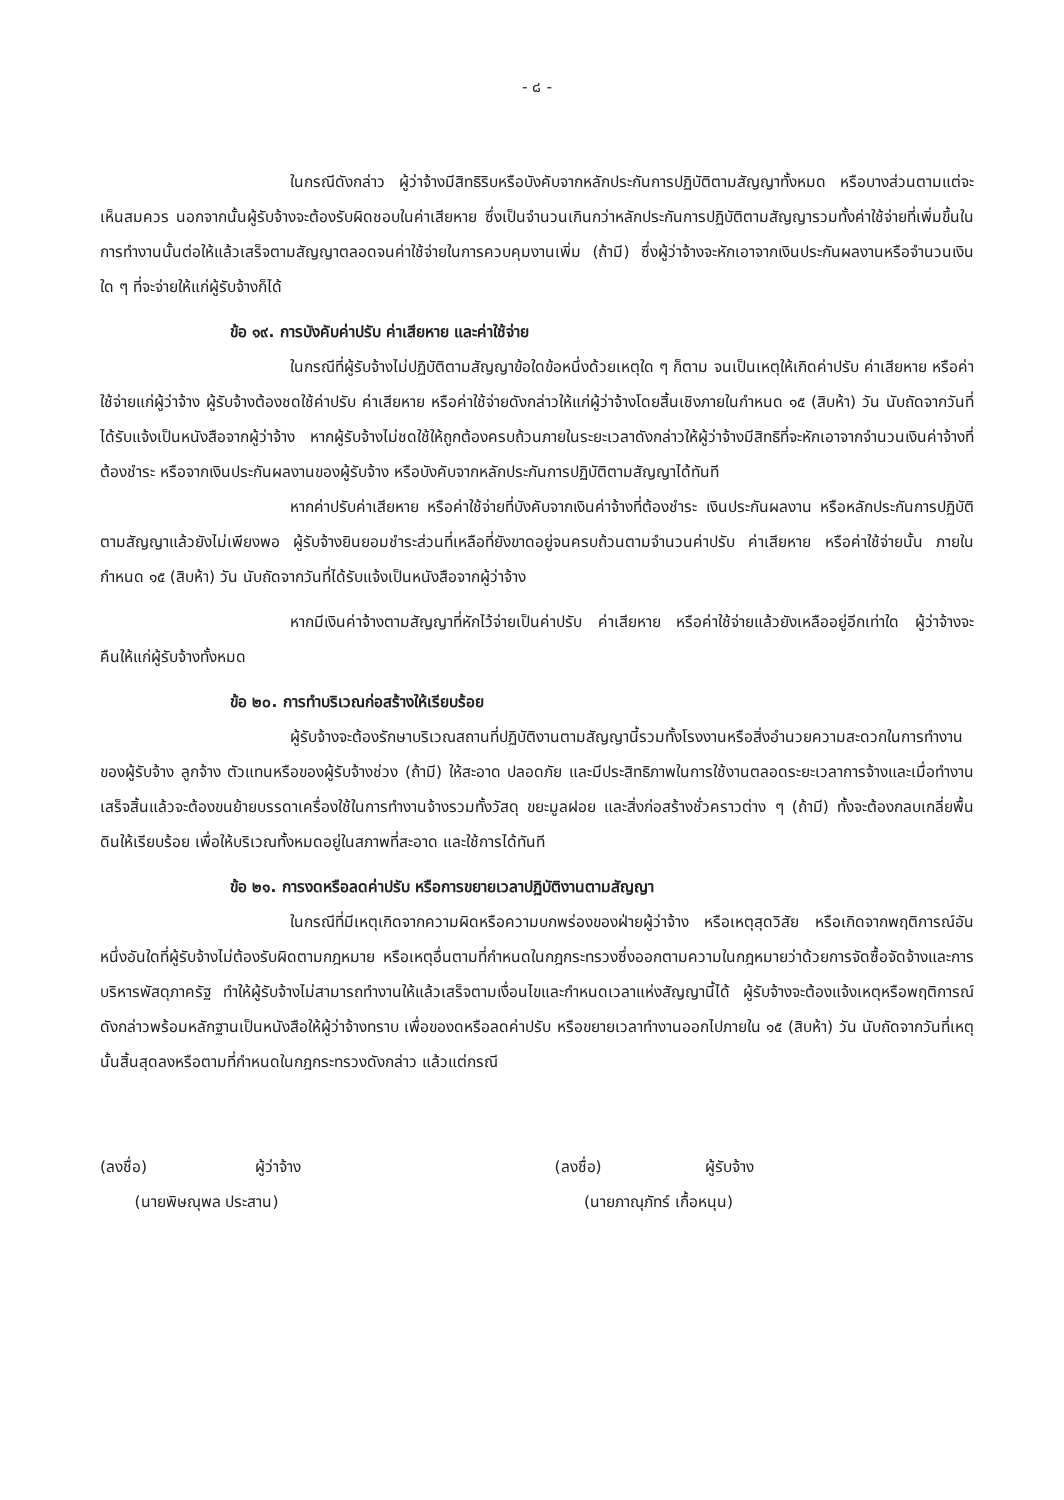- ๘ -
ในกรณีดังกล่าว ผู้ว่าจ้างมีสิทธิริบหรือบังคับจากหลักประกันการปฏิบัติตามสัญญาทั้งหมด หรือบางส่วนตามแต่จะเห็นสมควร นอกจากนั้นผู้รับจ้างจะต้องรับผิดชอบในค่าเสียหาย ซึ่งเป็นจำนวนเกินกว่าหลักประกันการปฏิบัติตามสัญญารวมทั้งค่าใช้จ่ายที่เพิ่มขึ้นในการทำงานนั้นต่อให้แล้วเสร็จตามสัญญาตลอดจนค่าใช้จ่ายในการควบคุมงานเพิ่ม (ถ้ามี) ซึ่งผู้ว่าจ้างจะหักเอาจากเงินประกันผลงานหรือจำนวนเงินใด ๆ ที่จะจ่ายให้แก่ผู้รับจ้างก็ได้
ข้อ ๑๙. การบังคับค่าปรับ ค่าเสียหาย และค่าใช้จ่าย
ในกรณีที่ผู้รับจ้างไม่ปฏิบัติตามสัญญาข้อใดข้อหนึ่งด้วยเหตุใด ๆ ก็ตาม จนเป็นเหตุให้เกิดค่าปรับ ค่าเสียหาย หรือค่าใช้จ่ายแก่ผู้ว่าจ้าง ผู้รับจ้างต้องชดใช้ค่าปรับ ค่าเสียหาย หรือค่าใช้จ่ายดังกล่าวให้แก่ผู้ว่าจ้างโดยสิ้นเชิงภายในกำหนด ๑๕ (สิบห้า) วัน นับถัดจากวันที่ได้รับแจ้งเป็นหนังสือจากผู้ว่าจ้าง หากผู้รับจ้างไม่ชดใช้ให้ถูกต้องครบถ้วนภายในระยะเวลาดังกล่าวให้ผู้ว่าจ้างมีสิทธิที่จะหักเอาจากจำนวนเงินค่าจ้างที่ต้องชำระ หรือจากเงินประกันผลงานของผู้รับจ้าง หรือบังคับจากหลักประกันการปฏิบัติตามสัญญาได้ทันที
หากค่าปรับค่าเสียหาย หรือค่าใช้จ่ายที่บังคับจากเงินค่าจ้างที่ต้องชำระ เงินประกันผลงาน หรือหลักประกันการปฏิบัติตามสัญญาแล้วยังไม่เพียงพอ ผู้รับจ้างยินยอมชำระส่วนที่เหลือที่ยังขาดอยู่จนครบถ้วนตามจำนวนค่าปรับ ค่าเสียหาย หรือค่าใช้จ่ายนั้น ภายในกำหนด ๑๕ (สิบห้า) วัน นับถัดจากวันที่ได้รับแจ้งเป็นหนังสือจากผู้ว่าจ้าง
หากมีเงินค่าจ้างตามสัญญาที่หักไว้จ่ายเป็นค่าปรับ ค่าเสียหาย หรือค่าใช้จ่ายแล้วยังเหลืออยู่อีกเท่าใด ผู้ว่าจ้างจะคืนให้แก่ผู้รับจ้างทั้งหมด
ข้อ ๒๐. การทำบริเวณก่อสร้างให้เรียบร้อย
ผู้รับจ้างจะต้องรักษาบริเวณสถานที่ปฏิบัติงานตามสัญญานี้รวมทั้งโรงงานหรือสิ่งอำนวยความสะดวกในการทำงานของผู้รับจ้าง ลูกจ้าง ตัวแทนหรือของผู้รับจ้างช่วง (ถ้ามี) ให้สะอาด ปลอดภัย และมีประสิทธิภาพในการใช้งานตลอดระยะเวลาการจ้างและเมื่อทำงานเสร็จสิ้นแล้วจะต้องขนย้ายบรรดาเครื่องใช้ในการทำงานจ้างรวมทั้งวัสดุ ขยะมูลฝอย และสิ่งก่อสร้างชั่วคราวต่าง ๆ (ถ้ามี) ทั้งจะต้องกลบเกลี่ยพื้นดินให้เรียบร้อย เพื่อให้บริเวณทั้งหมดอยู่ในสภาพที่สะอาด และใช้การได้ทันที
ข้อ ๒๑. การงดหรือลดค่าปรับ หรือการขยายเวลาปฏิบัติงานตามสัญญา
ในกรณีที่มีเหตุเกิดจากความผิดหรือความบกพร่องของฝ่ายผู้ว่าจ้าง หรือเหตุสุดวิสัย หรือเกิดจากพฤติการณ์อันหนึ่งอันใดที่ผู้รับจ้างไม่ต้องรับผิดตามกฎหมาย หรือเหตุอื่นตามที่กำหนดในกฎกระทรวงซึ่งออกตามความในกฎหมายว่าด้วยการจัดซื้อจัดจ้างและการบริหารพัสดุภาครัฐ ทำให้ผู้รับจ้างไม่สามารถทำงานให้แล้วเสร็จตามเงื่อนไขและกำหนดเวลาแห่งสัญญานี้ได้ ผู้รับจ้างจะต้องแจ้งเหตุหรือพฤติการณ์ดังกล่าวพร้อมหลักฐานเป็นหนังสือให้ผู้ว่าจ้างทราบ เพื่อของดหรือลดค่าปรับ หรือขยายเวลาทำงานออกไปภายใน ๑๕ (สิบห้า) วัน นับถัดจากวันที่เหตุนั้นสิ้นสุดลงหรือตามที่กำหนดในกฎกระทรวงดังกล่าว แล้วแต่กรณี
(ลงชื่อ) ผู้ว่าจ้าง
(นายพิษณุพล ประสาน)
(ลงชื่อ) ผู้รับจ้าง
(นายภาณุภัทร์ เกื้อหนุน)